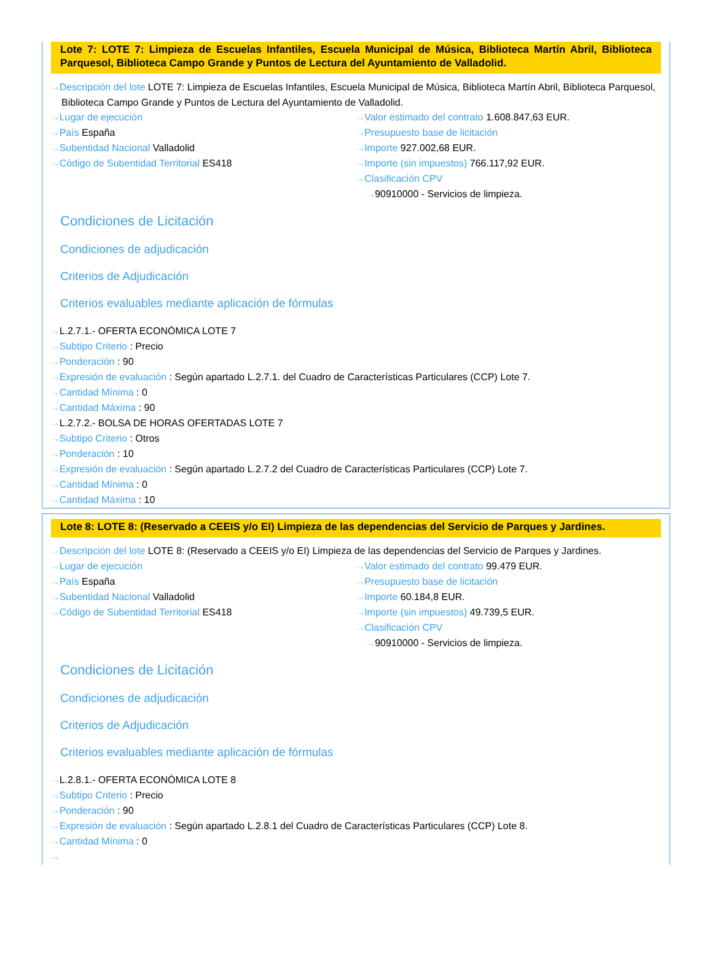Lote 7: LOTE 7: Limpieza de Escuelas Infantiles, Escuela Municipal de Música, Biblioteca Martín Abril, Biblioteca Parquesol, Biblioteca Campo Grande y Puntos de Lectura del Ayuntamiento de Valladolid.
···› Descripción del lote LOTE 7: Limpieza de Escuelas Infantiles, Escuela Municipal de Música, Biblioteca Martín Abril, Biblioteca Parquesol, Biblioteca Campo Grande y Puntos de Lectura del Ayuntamiento de Valladolid.
···› Lugar de ejecución
···› País España
···› Subentidad Nacional Valladolid
···› Código de Subentidad Territorial ES418
···› Valor estimado del contrato 1.608.847,63 EUR.
···› Presupuesto base de licitación
···› Importe 927.002,68 EUR.
···› Importe (sin impuestos) 766.117,92 EUR.
···› Clasificación CPV
···› 90910000 - Servicios de limpieza.
Condiciones de Licitación
Condiciones de adjudicación
Criterios de Adjudicación
Criterios evaluables mediante aplicación de fórmulas
···› L.2.7.1.- OFERTA ECONÓMICA LOTE 7
···› Subtipo Criterio : Precio
···› Ponderación : 90
···› Expresión de evaluación : Según apartado L.2.7.1. del Cuadro de Características Particulares (CCP) Lote 7.
···› Cantidad Mínima : 0
···› Cantidad Máxima : 90
···› L.2.7.2.- BOLSA DE HORAS OFERTADAS LOTE 7
···› Subtipo Criterio : Otros
···› Ponderación : 10
···› Expresión de evaluación : Según apartado L.2.7.2 del Cuadro de Características Particulares (CCP) Lote 7.
···› Cantidad Mínima : 0
···› Cantidad Máxima : 10
Lote 8: LOTE 8: (Reservado a CEEIS y/o EI) Limpieza de las dependencias del Servicio de Parques y Jardines.
···› Descripción del lote LOTE 8: (Reservado a CEEIS y/o EI) Limpieza de las dependencias del Servicio de Parques y Jardines.
···› Lugar de ejecución
···› País España
···› Subentidad Nacional Valladolid
···› Código de Subentidad Territorial ES418
···› Valor estimado del contrato 99.479 EUR.
···› Presupuesto base de licitación
···› Importe 60.184,8 EUR.
···› Importe (sin impuestos) 49.739,5 EUR.
···› Clasificación CPV
···› 90910000 - Servicios de limpieza.
Condiciones de Licitación
Condiciones de adjudicación
Criterios de Adjudicación
Criterios evaluables mediante aplicación de fórmulas
···› L.2.8.1.- OFERTA ECONÓMICA LOTE 8
···› Subtipo Criterio : Precio
···› Ponderación : 90
···› Expresión de evaluación : Según apartado L.2.8.1 del Cuadro de Características Particulares (CCP) Lote 8.
···› Cantidad Mínima : 0
···›